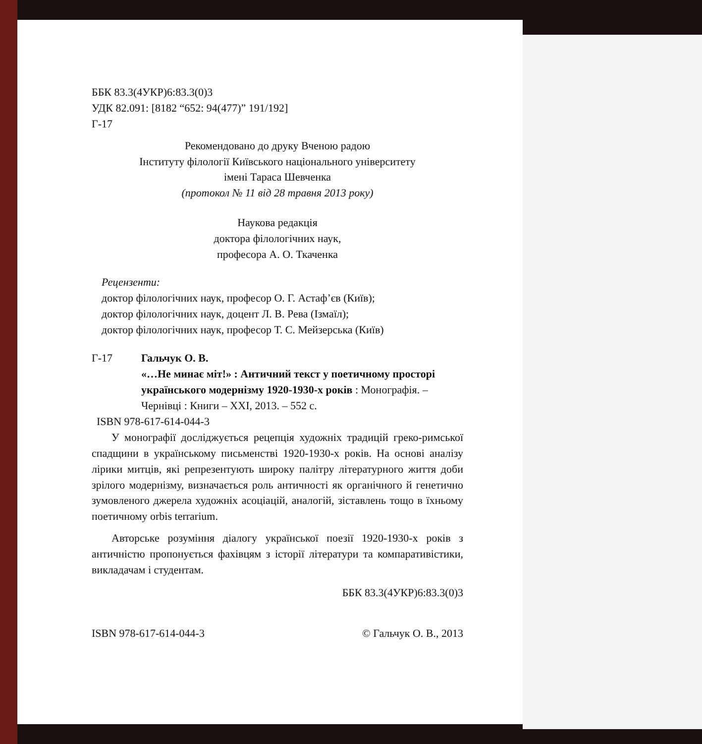ББК 83.3(4УКР)6:83.3(0)3
УДК 82.091: [8182 “652: 94(477)” 191/192]
Г-17
Рекомендовано до друку Вченою радою
Інституту філології Київського національного університету
імені Тараса Шевченка
(протокол № 11 від 28 травня 2013 року)
Наукова редакція
доктора філологічних наук,
професора А. О. Ткаченка
Рецензенти:
доктор філологічних наук, професор О. Г. Астаф’єв (Київ);
доктор філологічних наук, доцент Л. В. Рева (Ізмаїл);
доктор філологічних наук, професор Т. С. Мейзерська (Київ)
Г-17 Гальчук О. В.
«…Не минає міт!» : Античний текст у поетичному просторі українського модернізму 1920-1930-х років : Монографія. – Чернівці : Книги – ХХІ, 2013. – 552 с.
ISBN 978-617-614-044-3
У монографії досліджується рецепція художніх традицій греко-римської спадщини в українському письменстві 1920-1930-х років. На основі аналізу лірики митців, які репрезентують широку палітру літературного життя доби зрілого модернізму, визначається роль античності як органічного й генетично зумовленого джерела художніх асоціацій, аналогій, зіставлень тощо в їхньому поетичному orbis terrarium.
Авторське розуміння діалогу української поезії 1920-1930-х років з античністю пропонується фахівцям з історії літератури та компаративістики, викладачам і студентам.
ББК 83.3(4УКР)6:83.3(0)3
ISBN 978-617-614-044-3 © Гальчук О. В., 2013